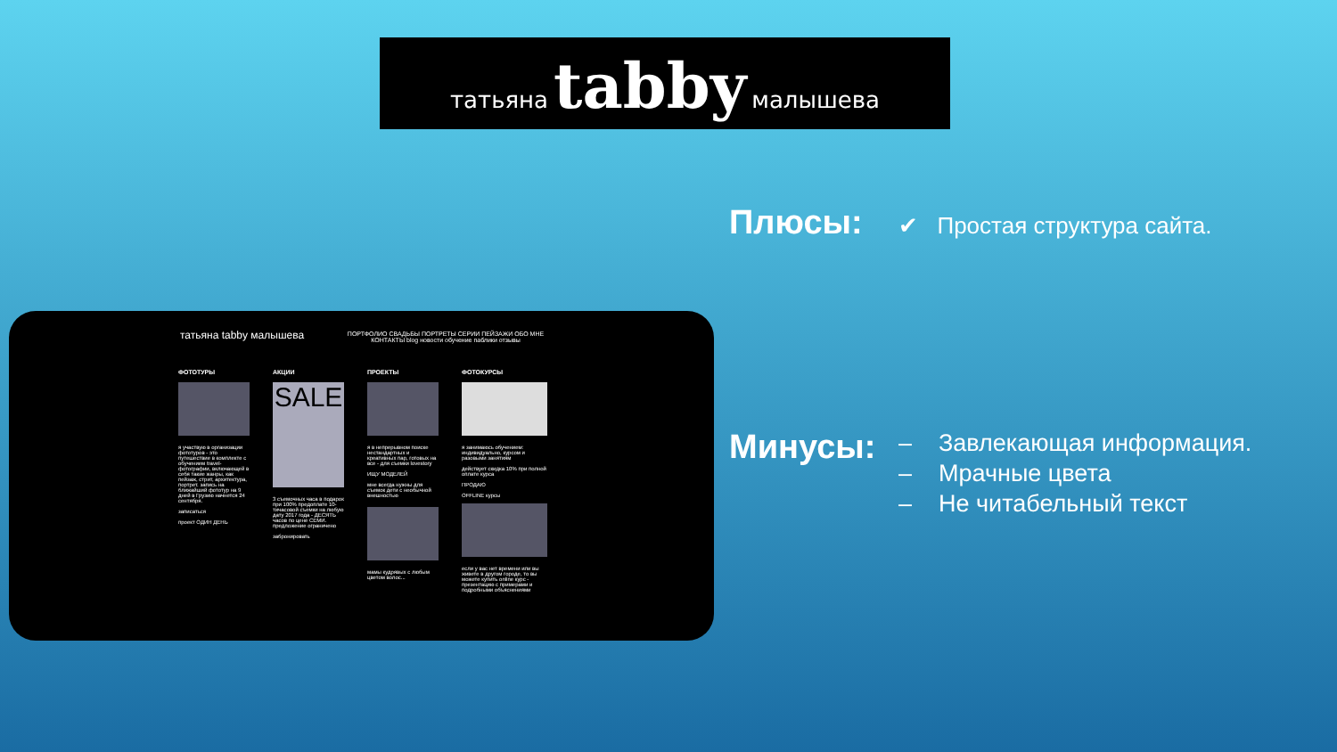татьяна tabby малышева
Плюсы: ✔ Простая структура сайта.
Минусы:
– Завлекающая информация.
– Мрачные цвета
– Не читабельный текст
татьяна tabby малышева
ПОРТФОЛИО СВАДЬБЫ ПОРТРЕТЫ СЕРИИ ПЕЙЗАЖИ ОБО МНЕ КОНТАКТЫ blog новости обучение паблики отзывы
ФОТОТУРЫ
я участвую в организации фототуров - это путешествие в комплекте с обучением travel-фотографии, включающей в себя такие жанры, как пейзаж, стрит, архитектура, портрет. запись на ближайший фототур на 9 дней в Грузию начнется 24 сентября.
записаться
проект ОДИН ДЕНЬ
АКЦИИ
SALE
3 съемочных часа в подарок при 100% предоплате 10-тичасовой съемки на любую дату 2017 года - ДЕСЯТЬ часов по цене СЕМИ. предложение ограничено
забронировать
ПРОЕКТЫ
я в непрерывном поиске нестандартных и креативных пар, готовых на все - для съемки lovestory
ИЩУ МОДЕЛЕЙ
мне всегда нужны для съемок дети с необычной внешностью
мамы кудрявых с любым цветом волос...
ФОТОКУРСЫ
я занимаюсь обучением: индивидуально, курсом и разовыми занятиям
действует скидка 10% при полной оплате курса
ПРОДАЮ
OFFLINE курсы
если у вас нет времени или вы живете в другом городе, то вы можете купить online курс - презентацию с примерами и подробными объяснениями